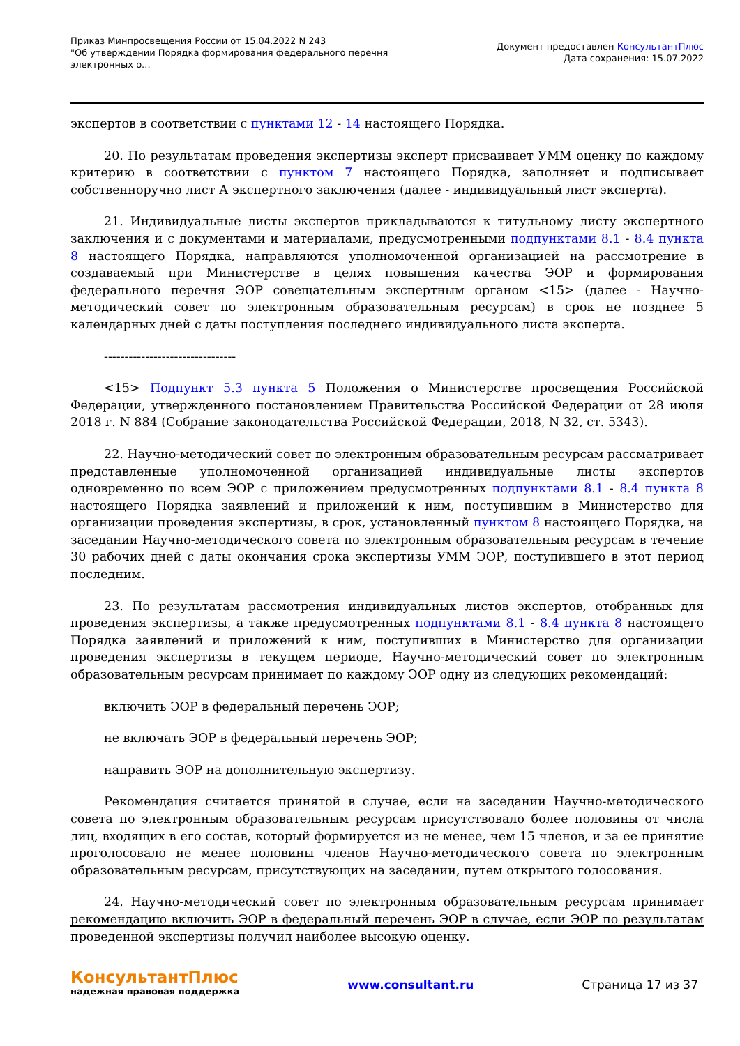Приказ Минпросвещения России от 15.04.2022 N 243
"Об утверждении Порядка формирования федерального перечня
электронных о...
Документ предоставлен КонсультантПлюс
Дата сохранения: 15.07.2022
экспертов в соответствии с пунктами 12 - 14 настоящего Порядка.
20. По результатам проведения экспертизы эксперт присваивает УММ оценку по каждому критерию в соответствии с пунктом 7 настоящего Порядка, заполняет и подписывает собственноручно лист А экспертного заключения (далее - индивидуальный лист эксперта).
21. Индивидуальные листы экспертов прикладываются к титульному листу экспертного заключения и с документами и материалами, предусмотренными подпунктами 8.1 - 8.4 пункта 8 настоящего Порядка, направляются уполномоченной организацией на рассмотрение в создаваемый при Министерстве в целях повышения качества ЭОР и формирования федерального перечня ЭОР совещательным экспертным органом <15> (далее - Научно-методический совет по электронным образовательным ресурсам) в срок не позднее 5 календарных дней с даты поступления последнего индивидуального листа эксперта.
--------------------------------
<15> Подпункт 5.3 пункта 5 Положения о Министерстве просвещения Российской Федерации, утвержденного постановлением Правительства Российской Федерации от 28 июля 2018 г. N 884 (Собрание законодательства Российской Федерации, 2018, N 32, ст. 5343).
22. Научно-методический совет по электронным образовательным ресурсам рассматривает представленные уполномоченной организацией индивидуальные листы экспертов одновременно по всем ЭОР с приложением предусмотренных подпунктами 8.1 - 8.4 пункта 8 настоящего Порядка заявлений и приложений к ним, поступившим в Министерство для организации проведения экспертизы, в срок, установленный пунктом 8 настоящего Порядка, на заседании Научно-методического совета по электронным образовательным ресурсам в течение 30 рабочих дней с даты окончания срока экспертизы УММ ЭОР, поступившего в этот период последним.
23. По результатам рассмотрения индивидуальных листов экспертов, отобранных для проведения экспертизы, а также предусмотренных подпунктами 8.1 - 8.4 пункта 8 настоящего Порядка заявлений и приложений к ним, поступивших в Министерство для организации проведения экспертизы в текущем периоде, Научно-методический совет по электронным образовательным ресурсам принимает по каждому ЭОР одну из следующих рекомендаций:
включить ЭОР в федеральный перечень ЭОР;
не включать ЭОР в федеральный перечень ЭОР;
направить ЭОР на дополнительную экспертизу.
Рекомендация считается принятой в случае, если на заседании Научно-методического совета по электронным образовательным ресурсам присутствовало более половины от числа лиц, входящих в его состав, который формируется из не менее, чем 15 членов, и за ее принятие проголосовало не менее половины членов Научно-методического совета по электронным образовательным ресурсам, присутствующих на заседании, путем открытого голосования.
24. Научно-методический совет по электронным образовательным ресурсам принимает рекомендацию включить ЭОР в федеральный перечень ЭОР в случае, если ЭОР по результатам проведенной экспертизы получил наиболее высокую оценку.
КонсультантПлюс
надежная правовая поддержка
www.consultant.ru Страница 17 из 37